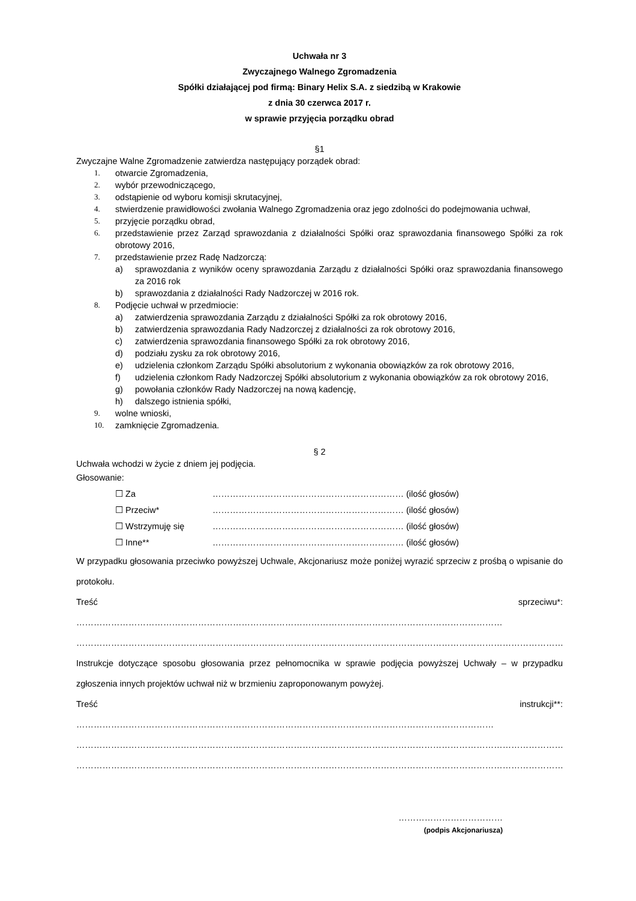Uchwała nr 3
Zwyczajnego Walnego Zgromadzenia
Spółki działającej pod firmą: Binary Helix S.A. z siedzibą w Krakowie
z dnia 30 czerwca 2017 r.
w sprawie przyjęcia porządku obrad
§1
Zwyczajne Walne Zgromadzenie zatwierdza następujący porządek obrad:
1. otwarcie Zgromadzenia,
2. wybór przewodniczącego,
3. odstąpienie od wyboru komisji skrutacyjnej,
4. stwierdzenie prawidłowości zwołania Walnego Zgromadzenia oraz jego zdolności do podejmowania uchwał,
5. przyjęcie porządku obrad,
6. przedstawienie przez Zarząd sprawozdania z działalności Spółki oraz sprawozdania finansowego Spółki za rok obrotowy 2016,
7. przedstawienie przez Radę Nadzorczą:
a) sprawozdania z wyników oceny sprawozdania Zarządu z działalności Spółki oraz sprawozdania finansowego za 2016 rok
b) sprawozdania z działalności Rady Nadzorczej w 2016 rok.
8. Podjęcie uchwał w przedmiocie:
a) zatwierdzenia sprawozdania Zarządu z działalności Spółki za rok obrotowy 2016,
b) zatwierdzenia sprawozdania Rady Nadzorczej z działalności za rok obrotowy 2016,
c) zatwierdzenia sprawozdania finansowego Spółki za rok obrotowy 2016,
d) podziału zysku za rok obrotowy 2016,
e) udzielenia członkom Zarządu Spółki absolutorium z wykonania obowiązków za rok obrotowy 2016,
f) udzielenia członkom Rady Nadzorczej Spółki absolutorium z wykonania obowiązków za rok obrotowy 2016,
g) powołania członków Rady Nadzorczej na nową kadencję,
h) dalszego istnienia spółki,
9. wolne wnioski,
10. zamknięcie Zgromadzenia.
§ 2
Uchwała wchodzi w życie z dniem jej podjęcia.
Głosowanie:
☐ Za ………………………………………………………… (ilość głosów)
☐ Przeciw* ………………………………………………………… (ilość głosów)
☐ Wstrzymuję się ………………………………………………………… (ilość głosów)
☐ Inne** ………………………………………………………… (ilość głosów)
W przypadku głosowania przeciwko powyższej Uchwale, Akcjonariusz może poniżej wyrazić sprzeciw z prośbą o wpisanie do protokołu.
Treść sprzeciwu*: …………………………………………………………………………………………………………………………………
……………………………………………………………………………………………………………………………………………………
Instrukcje dotyczące sposobu głosowania przez pełnomocnika w sprawie podjęcia powyższej Uchwały – w przypadku zgłoszenia innych projektów uchwał niż w brzmieniu zaproponowanym powyżej.
Treść instrukcji**: ………………………………………………………………………………………………………………………………
……………………………………………………………………………………………………………………………………………………
……………………………………………………………………………………………………………………………………………………
………………………………
(podpis Akcjonariusza)